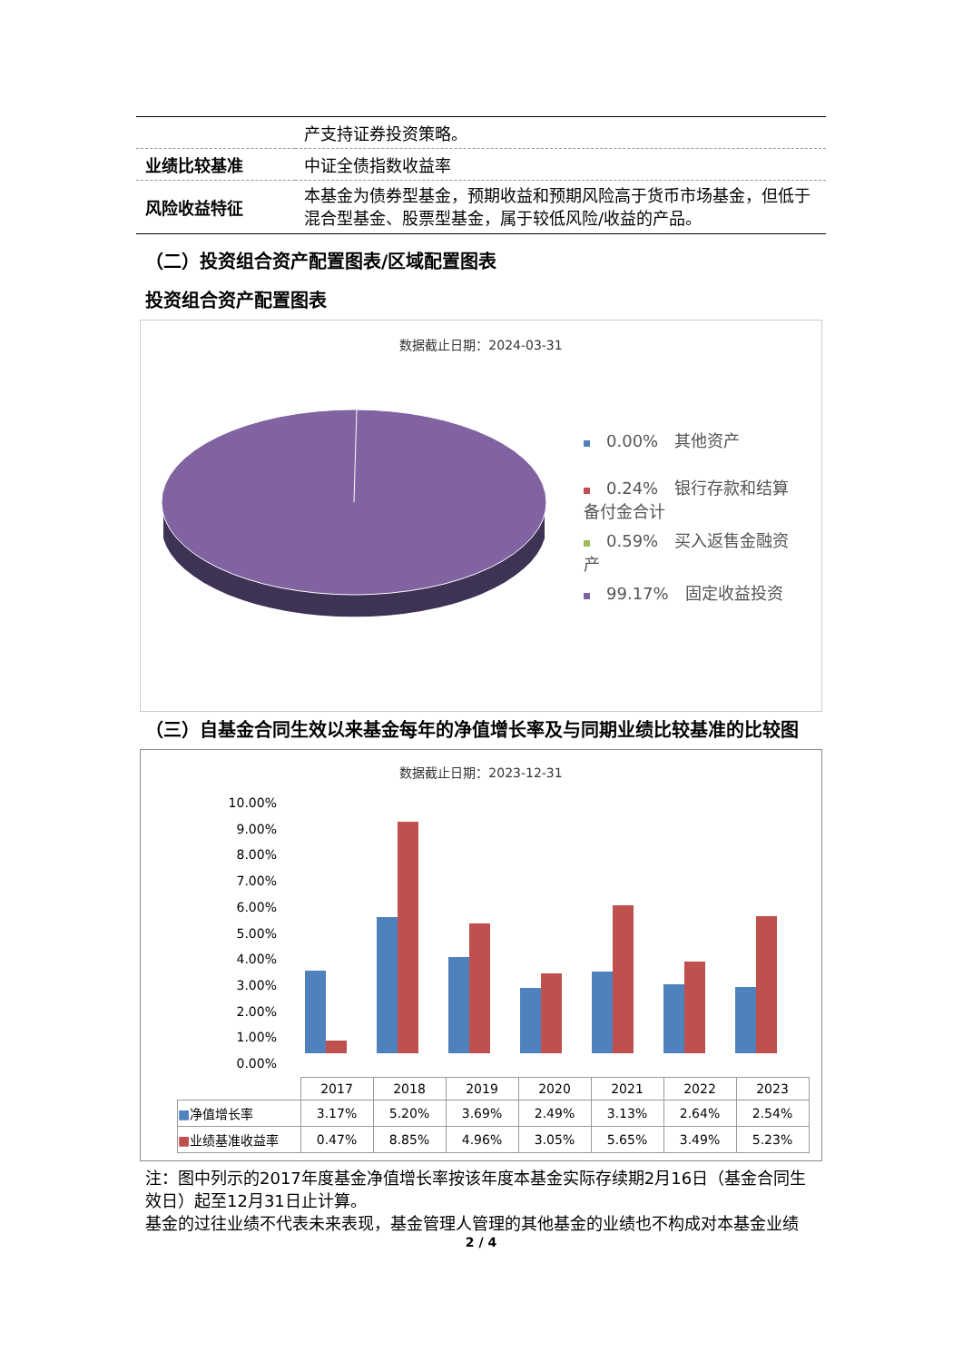| | 产支持证券投资策略。 |
| 业绩比较基准 | 中证全债指数收益率 |
| 风险收益特征 | 本基金为债券型基金，预期收益和预期风险高于货币市场基金，但低于混合型基金、股票型基金，属于较低风险/收益的产品。 |
（二）投资组合资产配置图表/区域配置图表
投资组合资产配置图表
数据截止日期：2024-03-31
0.00%　其他资产
0.24%　银行存款和结算备付金合计
0.59%　买入返售金融资产
99.17%　固定收益投资
（三）自基金合同生效以来基金每年的净值增长率及与同期业绩比较基准的比较图
数据截止日期：2023-12-31
10.00%
9.00%
8.00%
7.00%
6.00%
5.00%
4.00%
3.00%
2.00%
1.00%
0.00%
| | 2017 | 2018 | 2019 | 2020 | 2021 | 2022 | 2023 |
| ■ 净值增长率 | 3.17% | 5.20% | 3.69% | 2.49% | 3.13% | 2.64% | 2.54% |
| ■ 业绩基准收益率 | 0.47% | 8.85% | 4.96% | 3.05% | 5.65% | 3.49% | 5.23% |
注：图中列示的2017年度基金净值增长率按该年度本基金实际存续期2月16日（基金合同生效日）起至12月31日止计算。
基金的过往业绩不代表未来表现，基金管理人管理的其他基金的业绩也不构成对本基金业绩
2 / 4